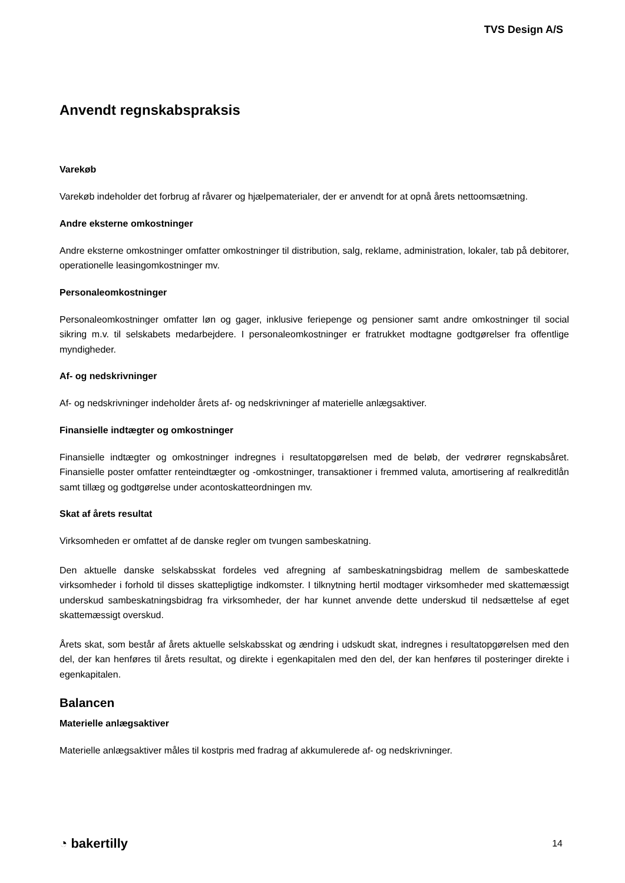TVS Design A/S
Anvendt regnskabspraksis
Varekøb
Varekøb indeholder det forbrug af råvarer og hjælpematerialer, der er anvendt for at opnå årets nettoomsætning.
Andre eksterne omkostninger
Andre eksterne omkostninger omfatter omkostninger til distribution, salg, reklame, administration, lokaler, tab på debitorer, operationelle leasingomkostninger mv.
Personaleomkostninger
Personaleomkostninger omfatter løn og gager, inklusive feriepenge og pensioner samt andre omkostninger til social sikring m.v. til selskabets medarbejdere. I personaleomkostninger er fratrukket modtagne godtgørelser fra offentlige myndigheder.
Af- og nedskrivninger
Af- og nedskrivninger indeholder årets af- og nedskrivninger af materielle anlægsaktiver.
Finansielle indtægter og omkostninger
Finansielle indtægter og omkostninger indregnes i resultatopgørelsen med de beløb, der vedrører regnskabsåret. Finansielle poster omfatter renteindtægter og -omkostninger, transaktioner i fremmed valuta, amortisering af realkreditlån samt tillæg og godtgørelse under acontoskatteordningen mv.
Skat af årets resultat
Virksomheden er omfattet af de danske regler om tvungen sambeskatning.
Den aktuelle danske selskabsskat fordeles ved afregning af sambeskatningsbidrag mellem de sambeskattede virksomheder i forhold til disses skattepligtige indkomster. I tilknytning hertil modtager virksomheder med skattemæssigt underskud sambeskatningsbidrag fra virksomheder, der har kunnet anvende dette underskud til nedsættelse af eget skattemæssigt overskud.
Årets skat, som består af årets aktuelle selskabsskat og ændring i udskudt skat, indregnes i resultatopgørelsen med den del, der kan henføres til årets resultat, og direkte i egenkapitalen med den del, der kan henføres til posteringer direkte i egenkapitalen.
Balancen
Materielle anlægsaktiver
Materielle anlægsaktiver måles til kostpris med fradrag af akkumulerede af- og nedskrivninger.
◔ bakertilly
14